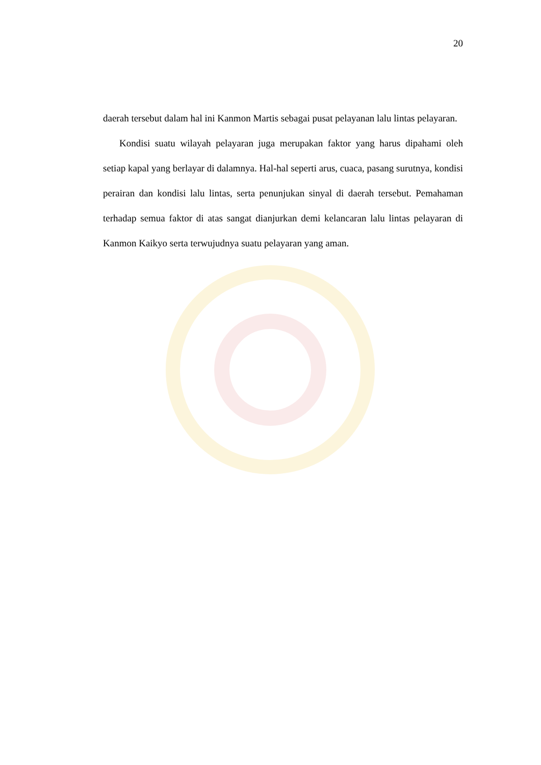20
daerah tersebut dalam hal ini Kanmon Martis sebagai pusat pelayanan lalu lintas pelayaran.
Kondisi suatu wilayah pelayaran juga merupakan faktor yang harus dipahami oleh setiap kapal yang berlayar di dalamnya. Hal-hal seperti arus, cuaca, pasang surutnya, kondisi perairan dan kondisi lalu lintas, serta penunjukan sinyal di daerah tersebut. Pemahaman terhadap semua faktor di atas sangat dianjurkan demi kelancaran lalu lintas pelayaran di Kanmon Kaikyo serta terwujudnya suatu pelayaran yang aman.